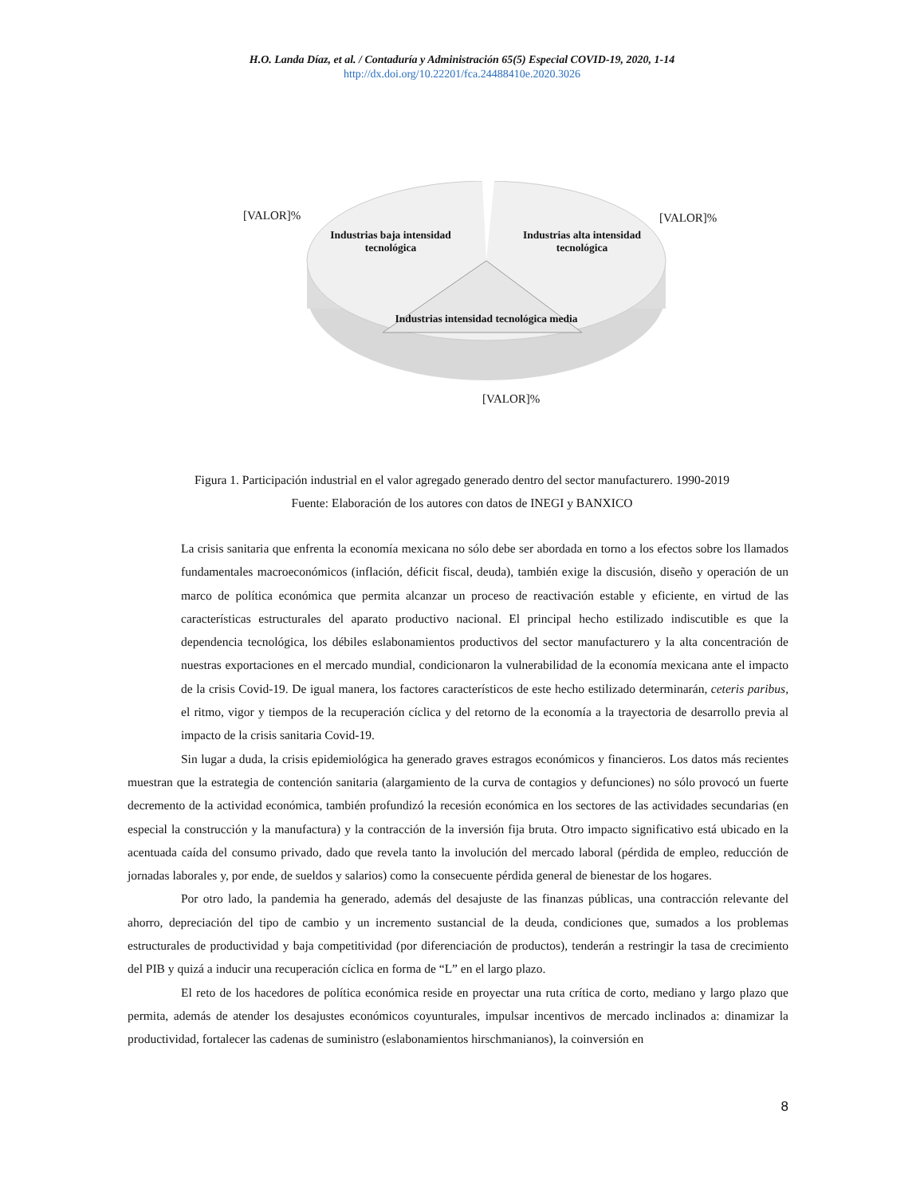H.O. Landa Díaz, et al. / Contaduría y Administración 65(5) Especial COVID-19, 2020, 1-14
http://dx.doi.org/10.22201/fca.24488410e.2020.3026
[VALOR]% [VALOR]%
[VALOR]%
Industrias baja intensidad tecnológica
Industrias alta intensidad tecnológica
Industrias intensidad tecnológica media
Figura 1. Participación industrial en el valor agregado generado dentro del sector manufacturero. 1990-2019
Fuente: Elaboración de los autores con datos de INEGI y BANXICO
La crisis sanitaria que enfrenta la economía mexicana no sólo debe ser abordada en torno a los efectos sobre los llamados fundamentales macroeconómicos (inflación, déficit fiscal, deuda), también exige la discusión, diseño y operación de un marco de política económica que permita alcanzar un proceso de reactivación estable y eficiente, en virtud de las características estructurales del aparato productivo nacional. El principal hecho estilizado indiscutible es que la dependencia tecnológica, los débiles eslabonamientos productivos del sector manufacturero y la alta concentración de nuestras exportaciones en el mercado mundial, condicionaron la vulnerabilidad de la economía mexicana ante el impacto de la crisis Covid-19. De igual manera, los factores característicos de este hecho estilizado determinarán, ceteris paribus, el ritmo, vigor y tiempos de la recuperación cíclica y del retorno de la economía a la trayectoria de desarrollo previa al impacto de la crisis sanitaria Covid-19.
Sin lugar a duda, la crisis epidemiológica ha generado graves estragos económicos y financieros. Los datos más recientes muestran que la estrategia de contención sanitaria (alargamiento de la curva de contagios y defunciones) no sólo provocó un fuerte decremento de la actividad económica, también profundizó la recesión económica en los sectores de las actividades secundarias (en especial la construcción y la manufactura) y la contracción de la inversión fija bruta. Otro impacto significativo está ubicado en la acentuada caída del consumo privado, dado que revela tanto la involución del mercado laboral (pérdida de empleo, reducción de jornadas laborales y, por ende, de sueldos y salarios) como la consecuente pérdida general de bienestar de los hogares.
Por otro lado, la pandemia ha generado, además del desajuste de las finanzas públicas, una contracción relevante del ahorro, depreciación del tipo de cambio y un incremento sustancial de la deuda, condiciones que, sumados a los problemas estructurales de productividad y baja competitividad (por diferenciación de productos), tenderán a restringir la tasa de crecimiento del PIB y quizá a inducir una recuperación cíclica en forma de “L” en el largo plazo.
El reto de los hacedores de política económica reside en proyectar una ruta crítica de corto, mediano y largo plazo que permita, además de atender los desajustes económicos coyunturales, impulsar incentivos de mercado inclinados a: dinamizar la productividad, fortalecer las cadenas de suministro (eslabonamientos hirschmanianos), la coinversión en
8